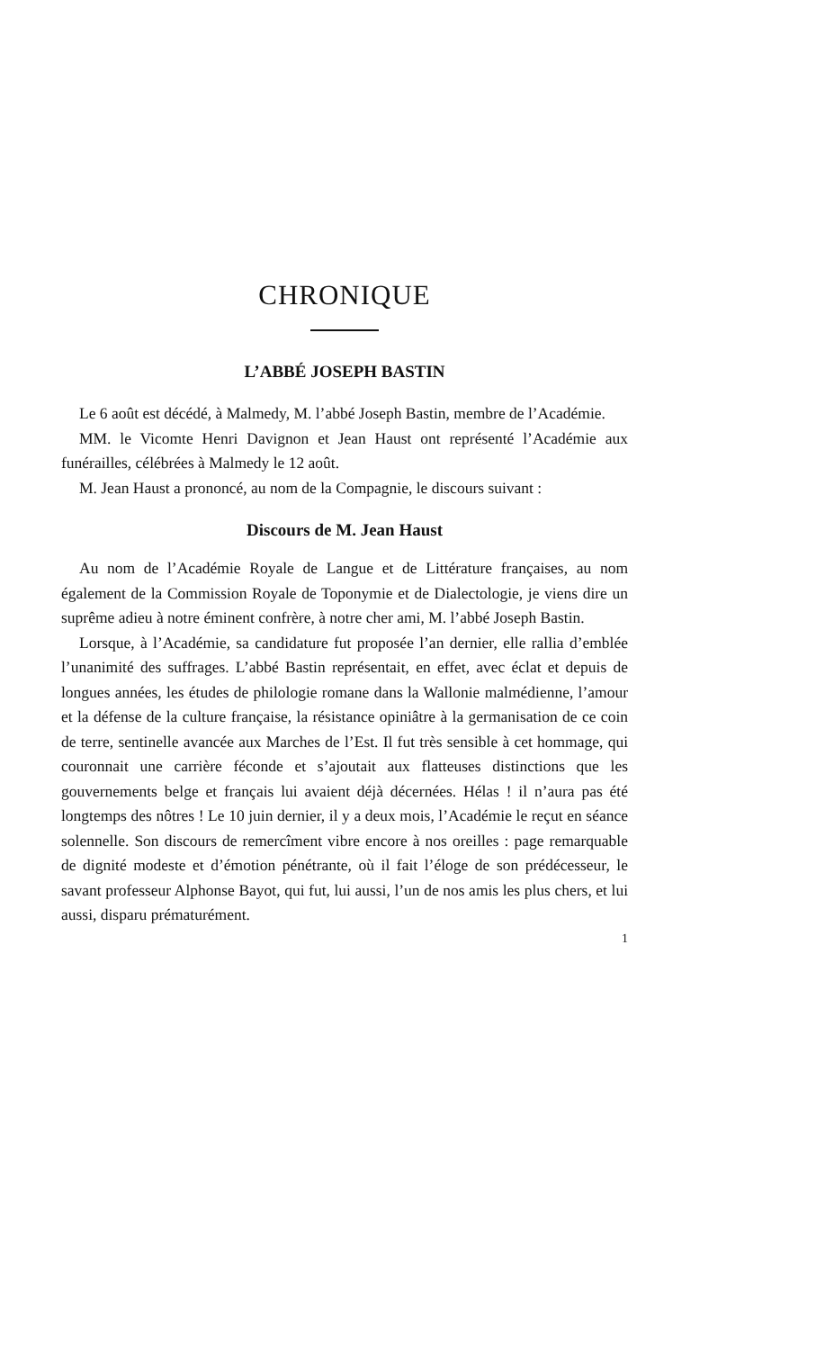CHRONIQUE
L’ABBÉ JOSEPH BASTIN
Le 6 août est décédé, à Malmedy, M. l’abbé Joseph Bastin, membre de l’Académie.
MM. le Vicomte Henri Davignon et Jean Haust ont représenté l’Académie aux funérailles, célébrées à Malmedy le 12 août.
M. Jean Haust a prononcé, au nom de la Compagnie, le discours suivant :
Discours de M. Jean Haust
Au nom de l’Académie Royale de Langue et de Littérature françaises, au nom également de la Commission Royale de Toponymie et de Dialectologie, je viens dire un suprême adieu à notre éminent confrère, à notre cher ami, M. l’abbé Joseph Bastin.
Lorsque, à l’Académie, sa candidature fut proposée l’an dernier, elle rallia d’emblée l’unanimité des suffrages. L’abbé Bastin représentait, en effet, avec éclat et depuis de longues années, les études de philologie romane dans la Wallonie malmédienne, l’amour et la défense de la culture française, la résistance opiniâtre à la germanisation de ce coin de terre, sentinelle avancée aux Marches de l’Est. Il fut très sensible à cet hommage, qui couronnait une carrière féconde et s’ajoutait aux flatteuses distinctions que les gouvernements belge et français lui avaient déjà décernées. Hélas ! il n’aura pas été longtemps des nôtres ! Le 10 juin dernier, il y a deux mois, l’Académie le reçut en séance solennelle. Son discours de remercîment vibre encore à nos oreilles : page remarquable de dignité modeste et d’émotion pénétrante, où il fait l’éloge de son prédécesseur, le savant professeur Alphonse Bayot, qui fut, lui aussi, l’un de nos amis les plus chers, et lui aussi, disparu prématurément.
1